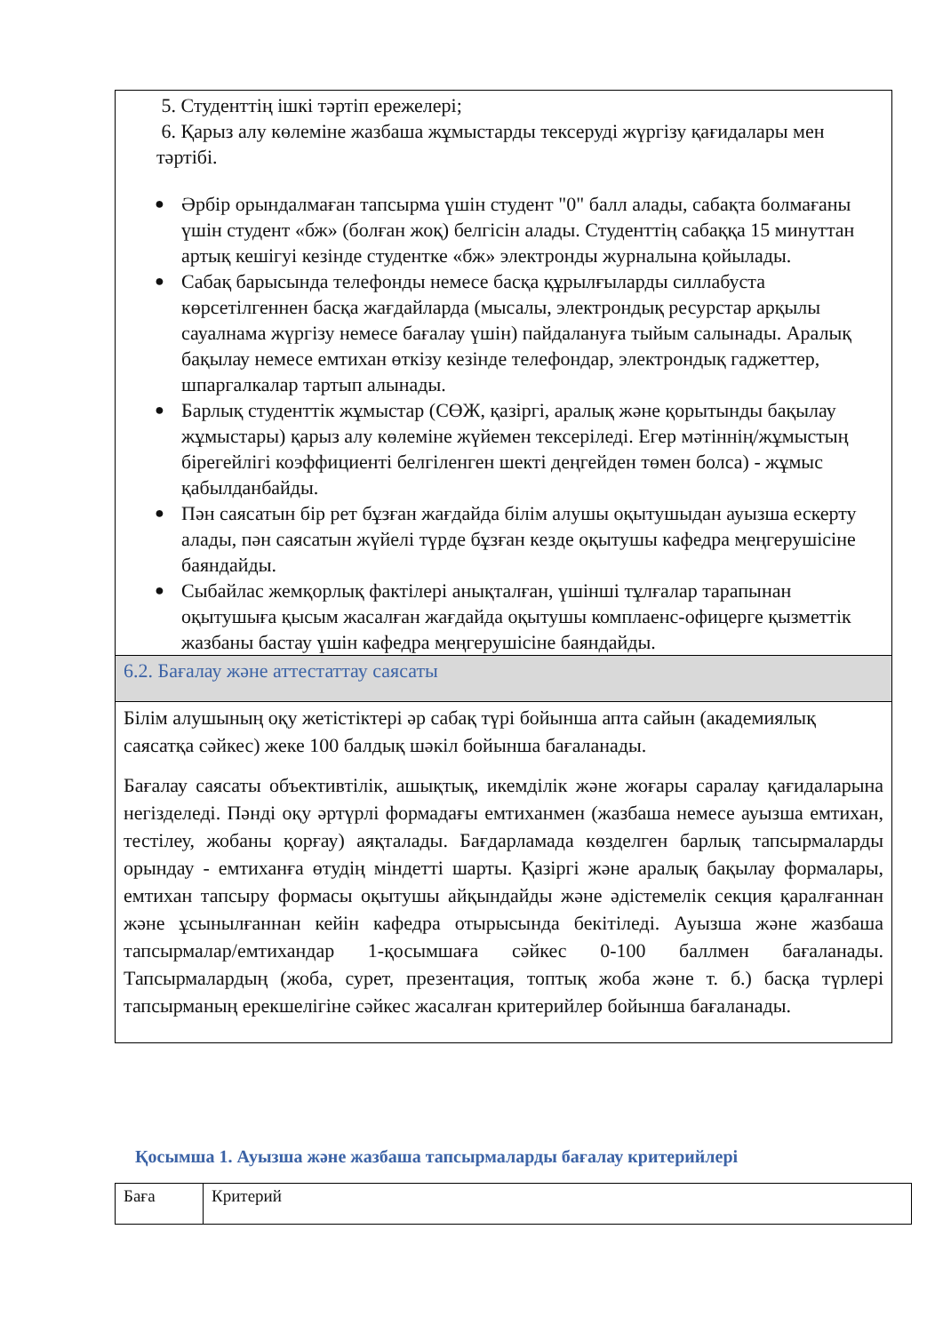| 5. Студенттің ішкі тәртіп ережелері; 6. Қарыз алу көлеміне жазбаша жұмыстарды тексеруді жүргізу қағидалары мен тәртібі. ● Әрбір орындалмаған тапсырма үшін студент "0" балл алады, сабақта болмағаны үшін студент «бж» (болған жоқ) белгісін алады. Студенттің сабаққа 15 минуттан артық кешігуі кезінде студентке «бж» электронды журналына қойылады. ● Сабақ барысында телефонды немесе басқа құрылғыларды силлабуста көрсетілгеннен басқа жағдайларда (мысалы, электрондық ресурстар арқылы сауалнама жүргізу немесе бағалау үшін) пайдалануға тыйым салынады. Аралық бақылау немесе емтихан өткізу кезінде телефондар, электрондық гаджеттер, шпаргалкалар тартып алынады. ● Барлық студенттік жұмыстар (СӨЖ, қазіргі, аралық және қорытынды бақылау жұмыстары) қарыз алу көлеміне жүйемен тексеріледі. Егер мәтіннің/жұмыстың бірегейлігі коэффициенті белгіленген шекті деңгейден төмен болса) - жұмыс қабылданбайды. ● Пән саясатын бір рет бұзған жағдайда білім алушы оқытушыдан ауызша ескерту алады, пән саясатын жүйелі түрде бұзған кезде оқытушы кафедра меңгерушісіне баяндайды. ● Сыбайлас жемқорлық фактілері анықталған, үшінші тұлғалар тарапынан оқытушыға қысым жасалған жағдайда оқытушы комплаенс-офицерге қызметтік жазбаны бастау үшін кафедра меңгерушісіне баяндайды. |
| 6.2. Бағалау және аттестаттау саясаты |
| Білім алушының оқу жетістіктері әр сабақ түрі бойынша апта сайын (академиялық саясатқа сәйкес) жеке 100 балдық шәкіл бойынша бағаланады. Бағалау саясаты объективтілік, ашықтық, икемділік және жоғары саралау қағидаларына негізделеді. Пәнді оқу әртүрлі формадағы емтиханмен (жазбаша немесе ауызша емтихан, тестілеу, жобаны қорғау) аяқталады. Бағдарламада көзделген барлық тапсырмаларды орындау - емтиханға өтудің міндетті шарты. Қазіргі және аралық бақылау формалары, емтихан тапсыру формасы оқытушы айқындайды және әдістемелік секция қаралғаннан және ұсынылғаннан кейін кафедра отырысында бекітіледі. Ауызша және жазбаша тапсырмалар/емтихандар 1-қосымшаға сәйкес 0-100 баллмен бағаланады. Тапсырмалардың (жоба, сурет, презентация, топтық жоба және т. б.) басқа түрлері тапсырманың ерекшелігіне сәйкес жасалған критерийлер бойынша бағаланады. |
Қосымша 1. Ауызша және жазбаша тапсырмаларды бағалау критерийлері
| Баға | Критерий |